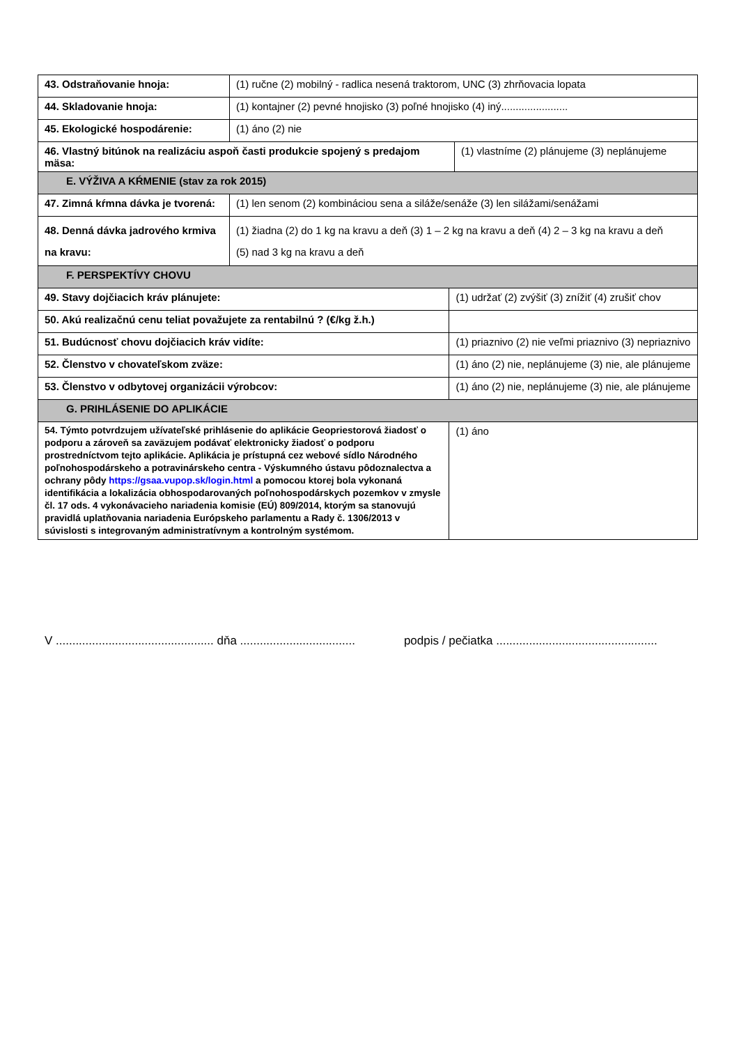| 43. Odstraňovanie hnoja: | (1) ručne (2) mobilný - radlica nesená traktorom, UNC (3) zhrňovacia lopata | | |
| 44. Skladovanie hnoja: | (1) kontajner (2) pevné hnojisko (3) poľné hnojisko (4) iný....................... | | |
| 45. Ekologické hospodárenie: | (1) áno (2) nie | | |
| 46. Vlastný bitúnok na realizáciu aspoň časti produkcie spojený s predajom mäsa: | | | (1) vlastníme (2) plánujeme (3) neplánujeme |
| E. VÝŽIVA A KŔMENIE (stav za rok 2015) | | | |
| 47. Zimná kŕmna dávka je tvorená: | (1) len senom (2) kombináciou sena a siláže/senáže (3) len silážami/senážami | | |
| 48. Denná dávka jadrového krmiva na kravu: | (1) žiadna (2) do 1 kg na kravu a deň (3) 1 – 2 kg na kravu a deň (4) 2 – 3 kg na kravu a deň (5) nad 3 kg na kravu a deň | | |
| F. PERSPEKTÍVY CHOVU | | | |
| 49. Stavy dojčiacich kráv plánujete: | | (1) udržať (2) zvýšiť (3) znížiť (4) zrušiť chov | |
| 50. Akú realizačnú cenu teliat považujete za rentabilnú ? (€/kg ž.h.) | | | |
| 51. Budúcnosť chovu dojčiacich kráv vidíte: | | (1) priaznivo (2) nie veľmi priaznivo (3) nepriaznivo | |
| 52. Členstvo v chovateľskom zväze: | | (1) áno (2) nie, neplánujeme (3) nie, ale plánujeme | |
| 53. Členstvo v odbytovej organizácii výrobcov: | | (1) áno (2) nie, neplánujeme (3) nie, ale plánujeme | |
| G. PRIHLÁSENIE DO APLIKÁCIE | | | |
| 54. Týmto potvrdzujem užívateľské prihlásenie do aplikácie Geopriestorová žiadosť o podporu a zároveň sa zaväzujem podávať elektronicky žiadosť o podporu prostredníctvom tejto aplikácie. Aplikácia je prístupná cez webové sídlo Národného poľnohospodárskeho a potravinárskeho centra - Výskumného ústavu pôdoznalectva a ochrany pôdy https://gsaa.vupop.sk/login.html a pomocou ktorej bola vykonaná identifikácia a lokalizácia obhospodarovaných poľnohospodárskych pozemkov v zmysle čl. 17 ods. 4 vykonávacieho nariadenia komisie (EÚ) 809/2014, ktorým sa stanovujú pravidlá uplatňovania nariadenia Európskeho parlamentu a Rady č. 1306/2013 v súvislosti s integrovaným administratívnym a kontrolným systémom. | | (1) áno | |
V ................................................ dňa ................................... podpis / pečiatka .................................................